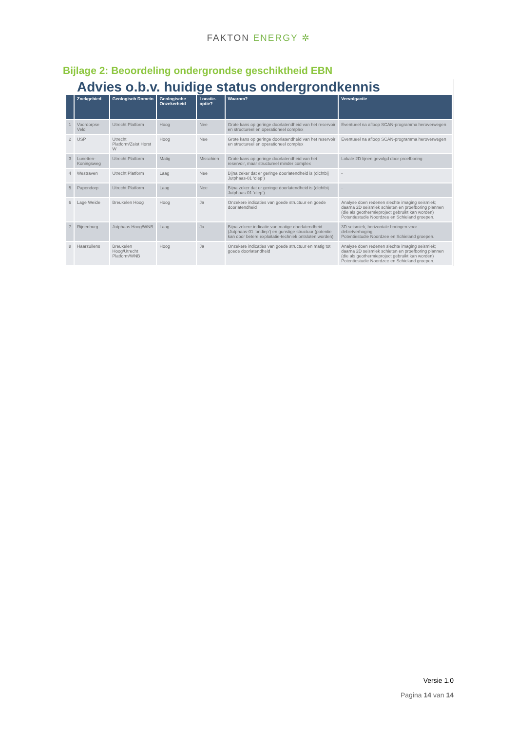FAKTON ENERGY ✲
Bijlage 2: Beoordeling ondergrondse geschiktheid EBN
Advies o.b.v. huidige status ondergrondkennis
| | Zoekgebied | Geologisch Domein | Geologische Onzekerheid | Locatie-optie? | Waarom? | Vervolgactie |
| --- | --- | --- | --- | --- | --- | --- |
| 1 | Voordorpse Veld | Utrecht Platform | Hoog | Nee | Grote kans op geringe doorlatendheid van het reservoir en structureel en operationeel complex | Eventueel na afloop SCAN-programma heroverwegen |
| 2 | USP | Utrecht Platform/Zeist Horst W | Hoog | Nee | Grote kans op geringe doorlatendheid van het reservoir en structureel en operationeel complex | Eventueel na afloop SCAN-programma heroverwegen |
| 3 | Lunetten-Koningsweg | Utrecht Platform | Matig | Misschien | Grote kans op geringe doorlatendheid van het reservoir, maar structureel minder complex | Lokale 2D lijnen gevolgd door proefboring |
| 4 | Westraven | Utrecht Platform | Laag | Nee | Bijna zeker dat er geringe doorlatendheid is (dichtbij Jutphaas-01 ‘diep’) | - |
| 5 | Papendorp | Utrecht Platform | Laag | Nee | Bijna zeker dat er geringe doorlatendheid is (dichtbij Jutphaas-01 ‘diep’) | - |
| 6 | Lage Weide | Breukelen Hoog | Hoog | Ja | Onzekere indicaties van goede structuur en goede doorlatendheid | Analyse doen redenen slechte imaging seismiek; daarna 2D seismiek schieten en proefboring plannen (die als geothermieproject gebruikt kan worden) Potentiestudie Noordzee en Schieland groepen. |
| 7 | Rijnenburg | Jutphaas Hoog/WNB | Laag | Ja | Bijna zekere indicatie van matige doorlatendheid (Jutphaas-01 ‘ondiep’) en gunstige structuur (potentie kan door betere exploitatie-techniek ontsloten worden) | 3D seismiek, horizontale boringen voor debietverhoging Potentiestudie Noordzee en Schieland groepen. |
| 8 | Haarzuilens | Breukelen Hoog/Utrecht Platform/WNB | Hoog | Ja | Onzekere indicaties van goede structuur en matig tot goede doorlatendheid | Analyse doen redenen slechte imaging seismiek; daarna 2D seismiek schieten en proefboring plannen (die als geothermieproject gebruikt kan worden) Potentiestudie Noordzee en Schieland groepen. |
Versie 1.0
Pagina 14 van 14